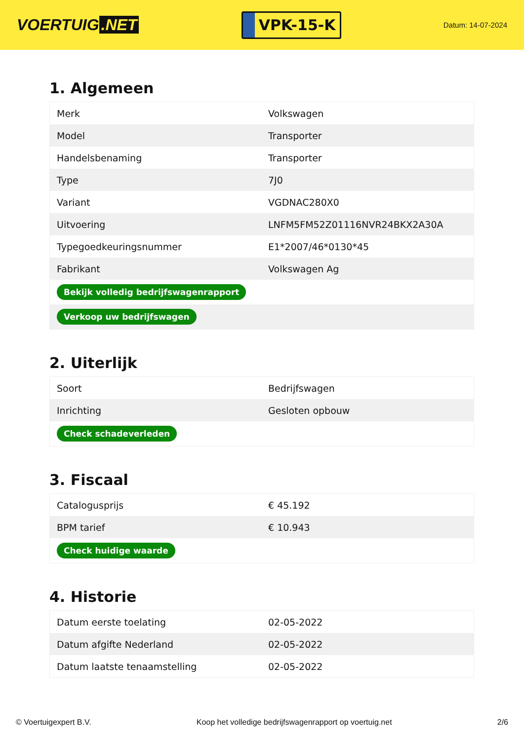VOERTUIG.NET
VPK-15-K
Datum: 14-07-2024
1. Algemeen
| Merk | Volkswagen |
| Model | Transporter |
| Handelsbenaming | Transporter |
| Type | 7J0 |
| Variant | VGDNAC280X0 |
| Uitvoering | LNFM5FM52Z01116NVR24BKX2A30A |
| Typegoedkeuringsnummer | E1*2007/46*0130*45 |
| Fabrikant | Volkswagen Ag |
| Bekijk volledig bedrijfswagenrapport | |
| Verkoop uw bedrijfswagen | |
2. Uiterlijk
| Soort | Bedrijfswagen |
| Inrichting | Gesloten opbouw |
| Check schadeverleden | |
3. Fiscaal
| Catalogusprijs | € 45.192 |
| BPM tarief | € 10.943 |
| Check huidige waarde | |
4. Historie
| Datum eerste toelating | 02-05-2022 |
| Datum afgifte Nederland | 02-05-2022 |
| Datum laatste tenaamstelling | 02-05-2022 |
© Voertuigexpert B.V. Koop het volledige bedrijfswagenrapport op voertuig.net 2/6